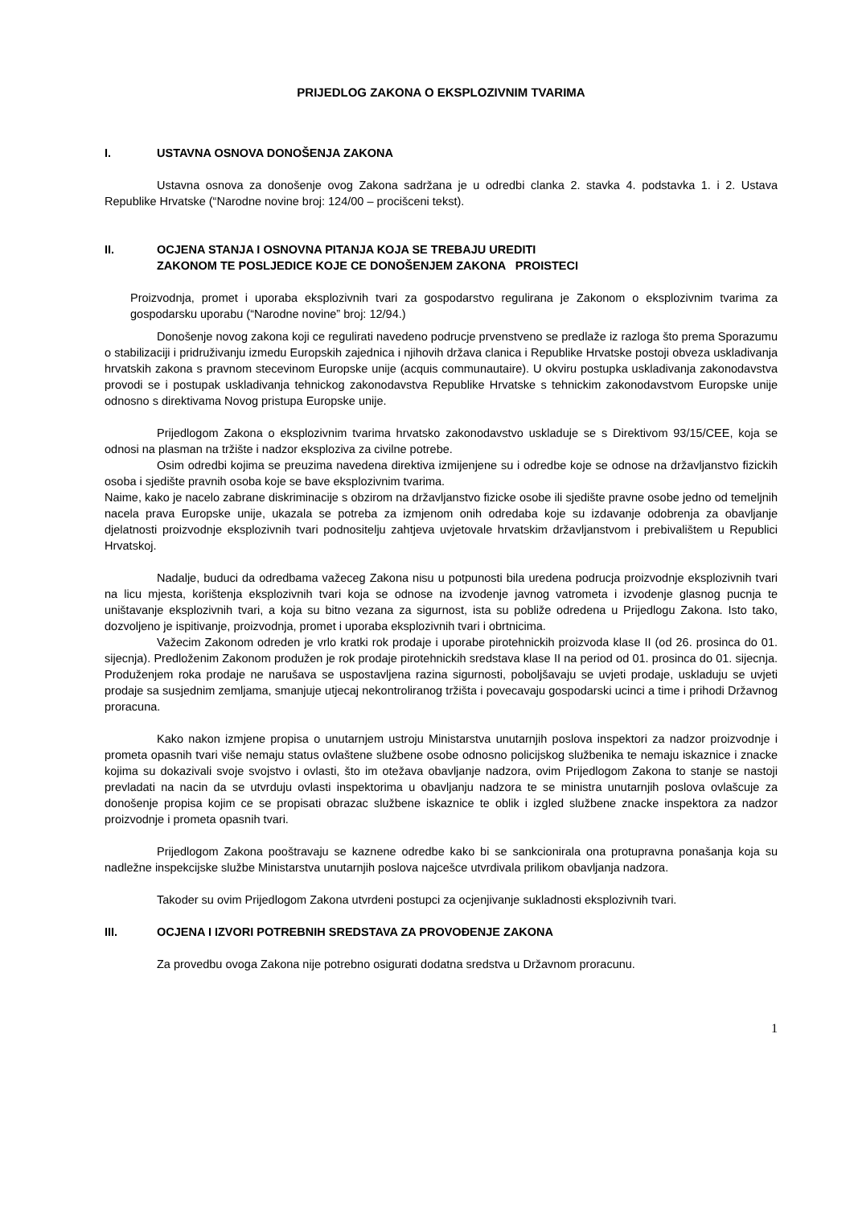PRIJEDLOG ZAKONA O EKSPLOZIVNIM TVARIMA
I. USTAVNA OSNOVA DONOŠENJA ZAKONA
Ustavna osnova za donošenje ovog Zakona sadržana je u odredbi clanka 2. stavka 4. podstavka 1. i 2. Ustava Republike Hrvatske (“Narodne novine broj: 124/00 – procišceni tekst).
II. OCJENA STANJA I OSNOVNA PITANJA KOJA SE TREBAJU UREDITI
ZAKONOM TE POSLJEDICE KOJE CE DONOŠENJEM ZAKONA PROISTECI
Proizvodnja, promet i uporaba eksplozivnih tvari za gospodarstvo regulirana je Zakonom o eksplozivnim tvarima za gospodarsku uporabu (“Narodne novine” broj: 12/94.)
Donošenje novog zakona koji ce regulirati navedeno podrucje prvenstveno se predlaže iz razloga što prema Sporazumu o stabilizaciji i pridruživanju izmedu Europskih zajednica i njihovih država clanica i Republike Hrvatske postoji obveza uskladivanja hrvatskih zakona s pravnom stecevinom Europske unije (acquis communautaire). U okviru postupka uskladivanja zakonodavstva provodi se i postupak uskladivanja tehnickog zakonodavstva Republike Hrvatske s tehnickim zakonodavstvom Europske unije odnosno s direktivama Novog pristupa Europske unije.
Prijedlogom Zakona o eksplozivnim tvarima hrvatsko zakonodavstvo uskladuje se s Direktivom 93/15/CEE, koja se odnosi na plasman na tržište i nadzor eksploziva za civilne potrebe.
Osim odredbi kojima se preuzima navedena direktiva izmijenjene su i odredbe koje se odnose na državljanstvo fizickih osoba i sjedište pravnih osoba koje se bave eksplozivnim tvarima.
Naime, kako je nacelo zabrane diskriminacije s obzirom na državljanstvo fizicke osobe ili sjedište pravne osobe jedno od temeljnih nacela prava Europske unije, ukazala se potreba za izmjenom onih odredaba koje su izdavanje odobrenja za obavljanje djelatnosti proizvodnje eksplozivnih tvari podnositelju zahtjeva uvjetovale hrvatskim državljanstvom i prebivalištem u Republici Hrvatskoj.
Nadalje, buduci da odredbama važeceg Zakona nisu u potpunosti bila uredena podrucja proizvodnje eksplozivnih tvari na licu mjesta, korištenja eksplozivnih tvari koja se odnose na izvodenje javnog vatrometa i izvodenje glasnog pucnja te uništavanje eksplozivnih tvari, a koja su bitno vezana za sigurnost, ista su pobliže odredena u Prijedlogu Zakona. Isto tako, dozvoljeno je ispitivanje, proizvodnja, promet i uporaba eksplozivnih tvari i obrtnicima.
Važecim Zakonom odreden je vrlo kratki rok prodaje i uporabe pirotehnickih proizvoda klase II (od 26. prosinca do 01. sijecnja). Predloženim Zakonom produžen je rok prodaje pirotehnickih sredstava klase II na period od 01. prosinca do 01. sijecnja. Produženjem roka prodaje ne narušava se uspostavljena razina sigurnosti, poboljšavaju se uvjeti prodaje, uskladuju se uvjeti prodaje sa susjednim zemljama, smanjuje utjecaj nekontroliranog tržišta i povecavaju gospodarski ucinci a time i prihodi Državnog proracuna.
Kako nakon izmjene propisa o unutarnjem ustroju Ministarstva unutarnjih poslova inspektori za nadzor proizvodnje i prometa opasnih tvari više nemaju status ovlaštene službene osobe odnosno policijskog službenika te nemaju iskaznice i znacke kojima su dokazivali svoje svojstvo i ovlasti, što im otežava obavljanje nadzora, ovim Prijedlogom Zakona to stanje se nastoji prevladati na nacin da se utvrduju ovlasti inspektorima u obavljanju nadzora te se ministra unutarnjih poslova ovlašcuje za donošenje propisa kojim ce se propisati obrazac službene iskaznice te oblik i izgled službene znacke inspektora za nadzor proizvodnje i prometa opasnih tvari.
Prijedlogom Zakona pooštravaju se kaznene odredbe kako bi se sankcionirala ona protupravna ponašanja koja su nadležne inspekcijske službe Ministarstva unutarnjih poslova najcešce utvrdivala prilikom obavljanja nadzora.
Takoder su ovim Prijedlogom Zakona utvrdeni postupci za ocjenjivanje sukladnosti eksplozivnih tvari.
III. OCJENA I IZVORI POTREBNIH SREDSTAVA ZA PROVOĐENJE ZAKONA
Za provedbu ovoga Zakona nije potrebno osigurati dodatna sredstva u Državnom proracunu.
1